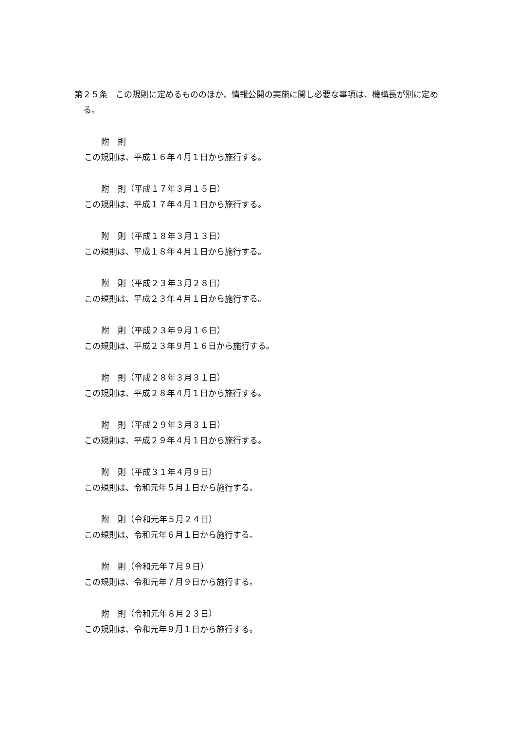第２５条　この規則に定めるもののほか、情報公開の実施に関し必要な事項は、機構長が別に定める。
附　則
この規則は、平成１６年４月１日から施行する。
附　則（平成１７年３月１５日）
この規則は、平成１７年４月１日から施行する。
附　則（平成１８年３月１３日）
この規則は、平成１８年４月１日から施行する。
附　則（平成２３年３月２８日）
この規則は、平成２３年４月１日から施行する。
附　則（平成２３年９月１６日）
この規則は、平成２３年９月１６日から施行する。
附　則（平成２８年３月３１日）
この規則は、平成２８年４月１日から施行する。
附　則（平成２９年３月３１日）
この規則は、平成２９年４月１日から施行する。
附　則（平成３１年４月９日）
この規則は、令和元年５月１日から施行する。
附　則（令和元年５月２４日）
この規則は、令和元年６月１日から施行する。
附　則（令和元年７月９日）
この規則は、令和元年７月９日から施行する。
附　則（令和元年８月２３日）
この規則は、令和元年９月１日から施行する。